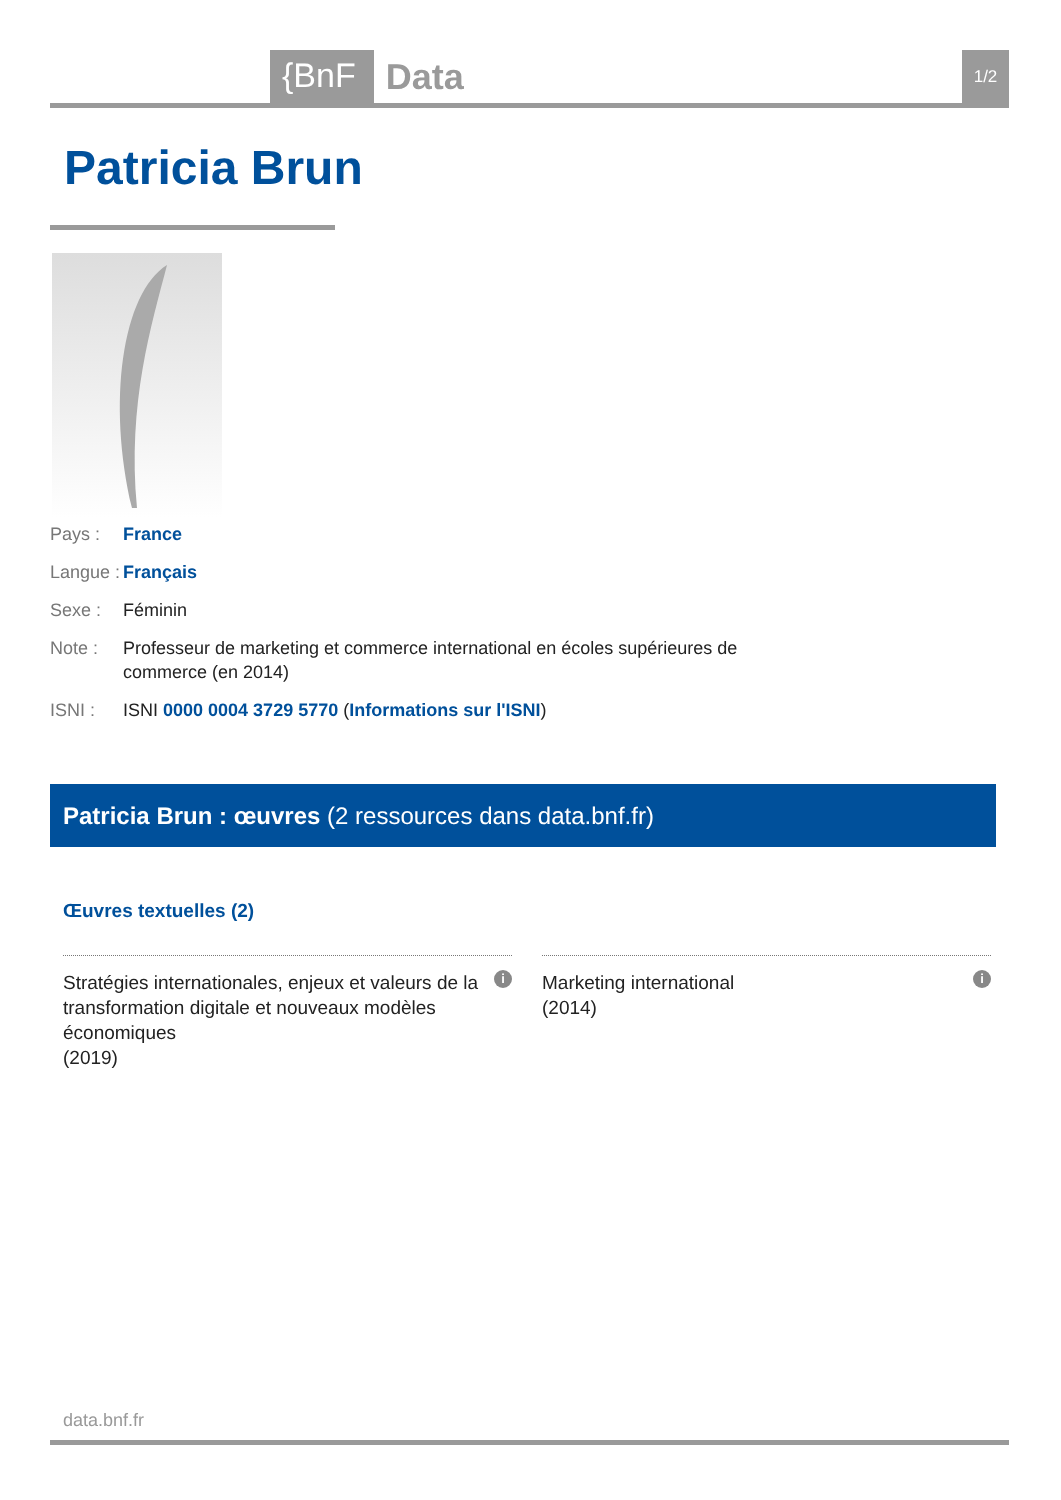{BnF Data 1/2
Patricia Brun
Pays : France
Langue : Français
Sexe : Féminin
Note : Professeur de marketing et commerce international en écoles supérieures de commerce (en 2014)
ISNI : ISNI 0000 0004 3729 5770 (Informations sur l'ISNI)
Patricia Brun : œuvres (2 ressources dans data.bnf.fr)
Œuvres textuelles (2)
Stratégies internationales, enjeux et valeurs de la transformation digitale et nouveaux modèles économiques
(2019) i
Marketing international
(2014) i
data.bnf.fr